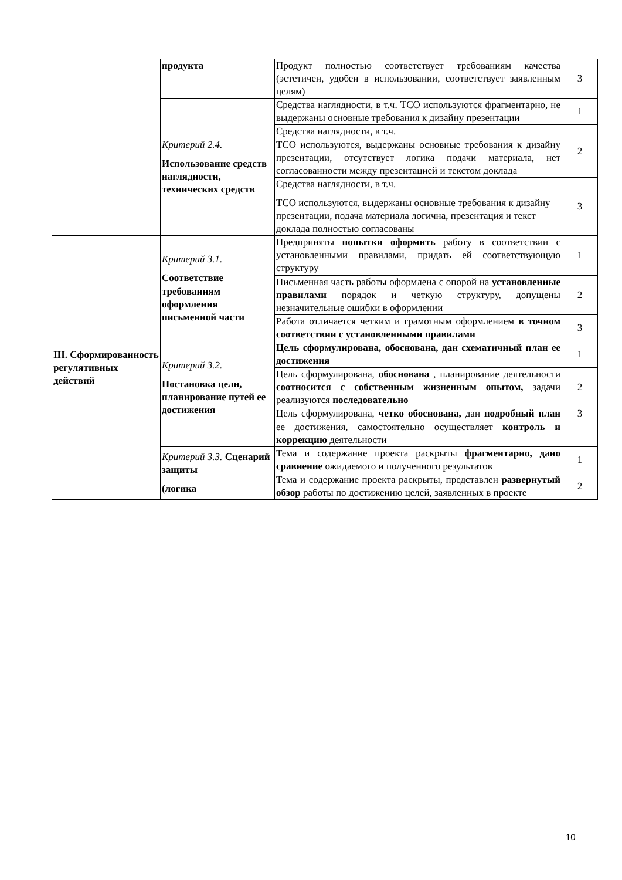| | продукта | Продукт полностью соответствует требованиям качества (эстетичен, удобен в использовании, соответствует заявленным целям) | 3 |
| | Критерий 2.4. Использование средств наглядности, технических средств | Средства наглядности, в т.ч. ТСО используются фрагментарно, не выдержаны основные требования к дизайну презентации | 1 |
| | | Средства наглядности, в т.ч. ТСО используются, выдержаны основные требования к дизайну презентации, отсутствует логика подачи материала, нет согласованности между презентацией и текстом доклада | 2 |
| | | Средства наглядности, в т.ч. ТСО используются, выдержаны основные требования к дизайну презентации, подача материала логична, презентация и текст доклада полностью согласованы | 3 |
| III. Сформированность регулятивных действий | Критерий 3.1. Соответствие требованиям оформления письменной части | Предприняты попытки оформить работу в соответствии с установленными правилами, придать ей соответствующую структуру | 1 |
| | | Письменная часть работы оформлена с опорой на установленные правилами порядок и четкую структуру, допущены незначительные ошибки в оформлении | 2 |
| | | Работа отличается четким и грамотным оформлением в точном соответствии с установленными правилами | 3 |
| | Критерий 3.2. Постановка цели, планирование путей ее достижения | Цель сформулирована, обоснована, дан схематичный план ее достижения | 1 |
| | | Цель сформулирована, обоснована , планирование деятельности соотносится с собственным жизненным опытом, задачи реализуются последовательно | 2 |
| | | Цель сформулирована, четко обоснована, дан подробный план ее достижения, самостоятельно осуществляет контроль и коррекцию деятельности | 3 |
| | Критерий 3.3. Сценарий защиты (логика | Тема и содержание проекта раскрыты фрагментарно, дано сравнение ожидаемого и полученного результатов | 1 |
| | | Тема и содержание проекта раскрыты, представлен развернутый обзор работы по достижению целей, заявленных в проекте | 2 |
10